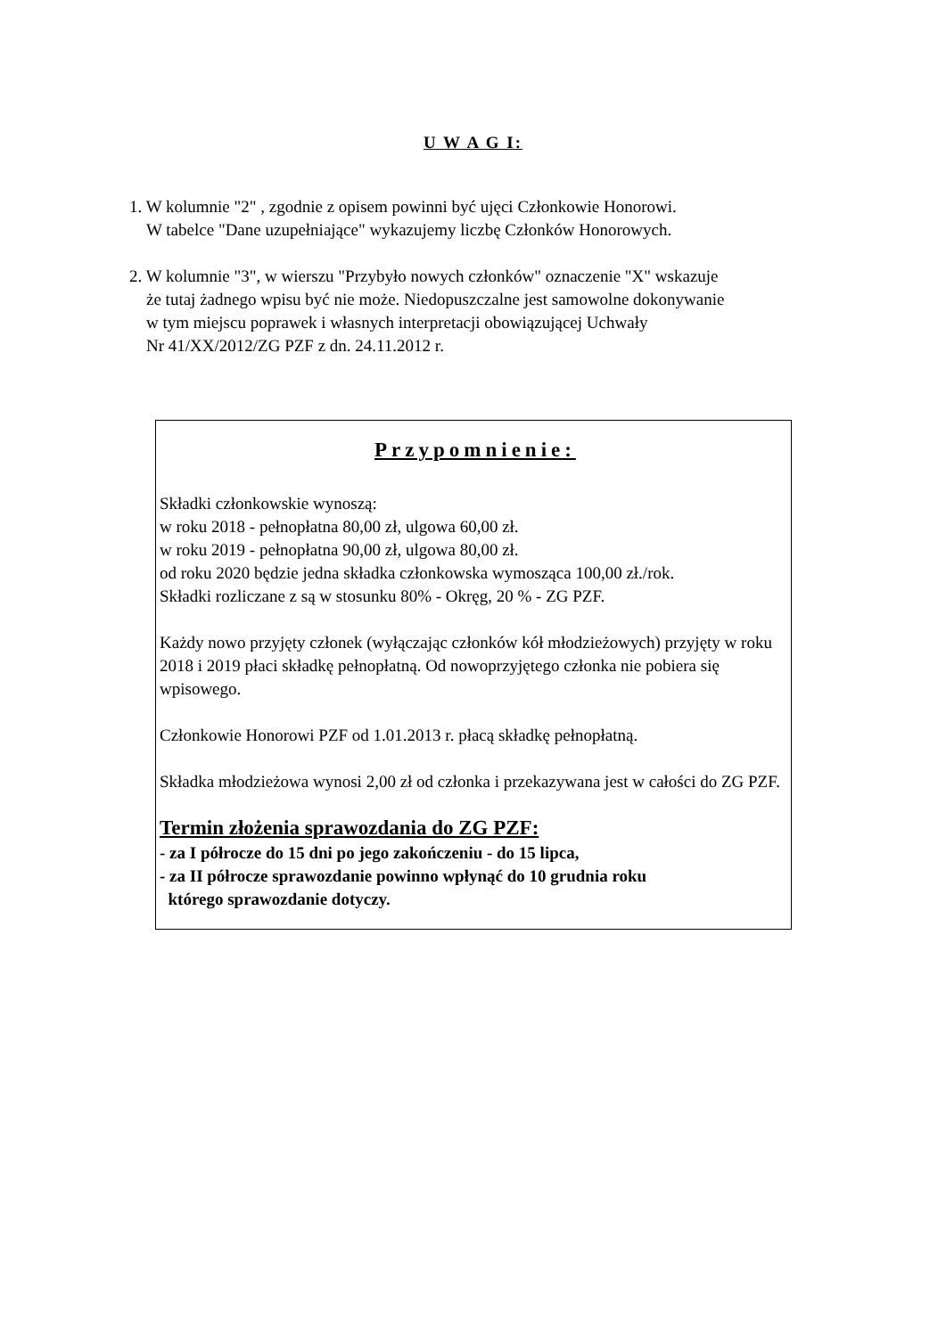U W A G I:
1. W kolumnie "2" , zgodnie z opisem powinni być ujęci Członkowie Honorowi.
W tabelce "Dane uzupełniające" wykazujemy liczbę Członków Honorowych.
2. W kolumnie "3", w wierszu "Przybyło nowych członków" oznaczenie "X" wskazuje
że tutaj żadnego wpisu być nie może. Niedopuszczalne jest samowolne dokonywanie
w tym miejscu poprawek i własnych interpretacji obowiązującej Uchwały
Nr 41/XX/2012/ZG PZF z dn. 24.11.2012 r.
Przypomnienie:
Składki członkowskie wynoszą:
w roku 2018 - pełnopłatna 80,00 zł, ulgowa 60,00 zł.
w roku 2019 - pełnopłatna 90,00 zł, ulgowa 80,00 zł.
od roku 2020 będzie jedna składka członkowska wymosząca 100,00 zł./rok.
Składki rozliczane z są w stosunku 80% - Okręg, 20 % - ZG PZF.
Każdy nowo przyjęty członek (wyłączając członków kół młodzieżowych) przyjęty w roku 2018 i 2019 płaci składkę pełnopłatną. Od nowoprzyjętego członka nie pobiera się wpisowego.
Członkowie Honorowi PZF od 1.01.2013 r. płacą składkę pełnopłatną.
Składka młodzieżowa wynosi 2,00 zł od członka i przekazywana jest w całości do ZG PZF.
Termin złożenia sprawozdania do ZG PZF:
- za I półrocze do 15 dni po jego zakończeniu - do 15 lipca,
- za II półrocze sprawozdanie powinno wpłynąć do 10 grudnia roku
którego sprawozdanie dotyczy.